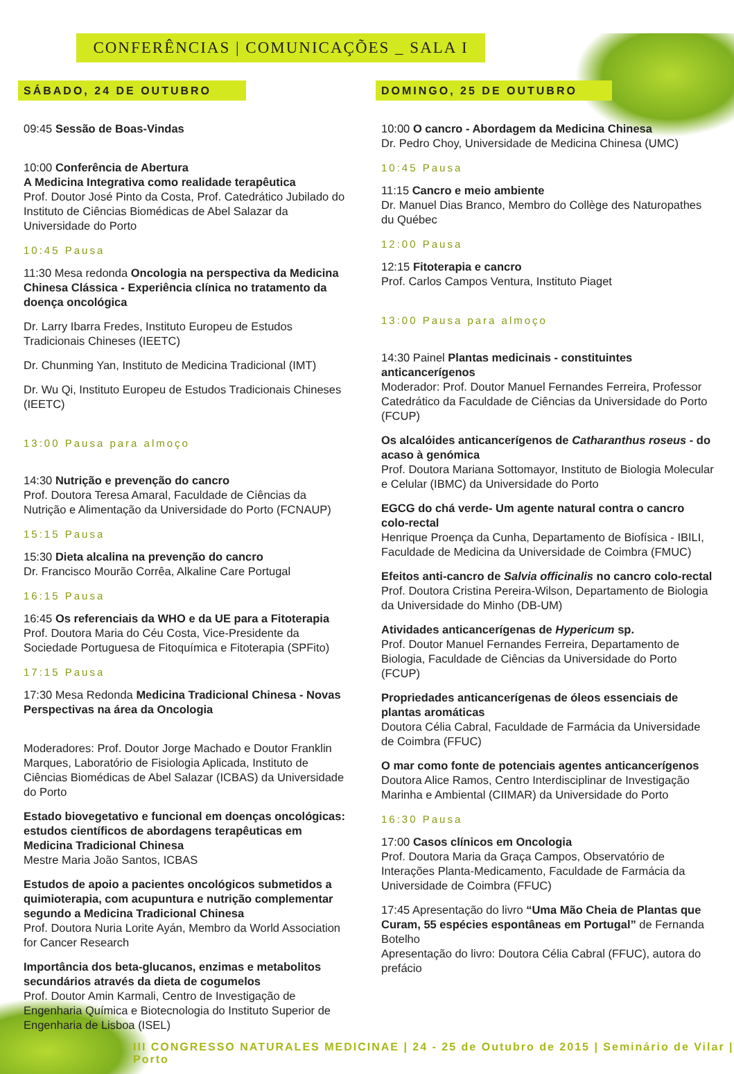CONFERÊNCIAS | COMUNICAÇÕES _ SALA I
SÁBADO, 24 DE OUTUBRO
09:45 Sessão de Boas-Vindas
10:00 Conferência de Abertura
A Medicina Integrativa como realidade terapêutica
Prof. Doutor José Pinto da Costa, Prof. Catedrático Jubilado do Instituto de Ciências Biomédicas de Abel Salazar da Universidade do Porto
10:45 Pausa
11:30 Mesa redonda Oncologia na perspectiva da Medicina Chinesa Clássica - Experiência clínica no tratamento da doença oncológica
Dr. Larry Ibarra Fredes, Instituto Europeu de Estudos Tradicionais Chineses (IEETC)
Dr. Chunming Yan, Instituto de Medicina Tradicional (IMT)
Dr. Wu Qi, Instituto Europeu de Estudos Tradicionais Chineses (IEETC)
13:00 Pausa para almoço
14:30 Nutrição e prevenção do cancro
Prof. Doutora Teresa Amaral, Faculdade de Ciências da Nutrição e Alimentação da Universidade do Porto (FCNAUP)
15:15 Pausa
15:30 Dieta alcalina na prevenção do cancro
Dr. Francisco Mourão Corrêa, Alkaline Care Portugal
16:15 Pausa
16:45 Os referenciais da WHO e da UE para a Fitoterapia
Prof. Doutora Maria do Céu Costa, Vice-Presidente da Sociedade Portuguesa de Fitoquímica e Fitoterapia (SPFito)
17:15 Pausa
17:30 Mesa Redonda Medicina Tradicional Chinesa - Novas Perspectivas na área da Oncologia
Moderadores: Prof. Doutor Jorge Machado e Doutor Franklin Marques, Laboratório de Fisiologia Aplicada, Instituto de Ciências Biomédicas de Abel Salazar (ICBAS) da Universidade do Porto
Estado biovegetativo e funcional em doenças oncológicas: estudos científicos de abordagens terapêuticas em Medicina Tradicional Chinesa
Mestre Maria João Santos, ICBAS
Estudos de apoio a pacientes oncológicos submetidos a quimioterapia, com acupuntura e nutrição complementar segundo a Medicina Tradicional Chinesa
Prof. Doutora Nuria Lorite Ayán, Membro da World Association for Cancer Research
Importância dos beta-glucanos, enzimas e metabolitos secundários através da dieta de cogumelos
Prof. Doutor Amin Karmali, Centro de Investigação de Engenharia Química e Biotecnologia do Instituto Superior de Engenharia de Lisboa (ISEL)
DOMINGO, 25 DE OUTUBRO
10:00 O cancro - Abordagem da Medicina Chinesa
Dr. Pedro Choy, Universidade de Medicina Chinesa (UMC)
10:45 Pausa
11:15 Cancro e meio ambiente
Dr. Manuel Dias Branco, Membro do Collège des Naturopathes du Québec
12:00 Pausa
12:15 Fitoterapia e cancro
Prof. Carlos Campos Ventura, Instituto Piaget
13:00 Pausa para almoço
14:30 Painel Plantas medicinais - constituintes anticancerígenos
Moderador: Prof. Doutor Manuel Fernandes Ferreira, Professor Catedrático da Faculdade de Ciências da Universidade do Porto (FCUP)
Os alcalóides anticancerígenos de Catharanthus roseus - do acaso à genómica
Prof. Doutora Mariana Sottomayor, Instituto de Biologia Molecular e Celular (IBMC) da Universidade do Porto
EGCG do chá verde- Um agente natural contra o cancro colo-rectal
Henrique Proença da Cunha, Departamento de Biofísica - IBILI, Faculdade de Medicina da Universidade de Coimbra (FMUC)
Efeitos anti-cancro de Salvia officinalis no cancro colo-rectal
Prof. Doutora Cristina Pereira-Wilson, Departamento de Biologia da Universidade do Minho (DB-UM)
Atividades anticancerígenas de Hypericum sp.
Prof. Doutor Manuel Fernandes Ferreira, Departamento de Biologia, Faculdade de Ciências da Universidade do Porto (FCUP)
Propriedades anticancerígenas de óleos essenciais de plantas aromáticas
Doutora Célia Cabral, Faculdade de Farmácia da Universidade de Coimbra (FFUC)
O mar como fonte de potenciais agentes anticancerígenos
Doutora Alice Ramos, Centro Interdisciplinar de Investigação Marinha e Ambiental (CIIMAR) da Universidade do Porto
16:30 Pausa
17:00 Casos clínicos em Oncologia
Prof. Doutora Maria da Graça Campos, Observatório de Interações Planta-Medicamento, Faculdade de Farmácia da Universidade de Coimbra (FFUC)
17:45 Apresentação do livro “Uma Mão Cheia de Plantas que Curam, 55 espécies espontâneas em Portugal” de Fernanda Botelho
Apresentação do livro: Doutora Célia Cabral (FFUC), autora do prefácio
III CONGRESSO NATURALES MEDICINAE | 24 - 25 de Outubro de 2015 | Seminário de Vilar | Porto